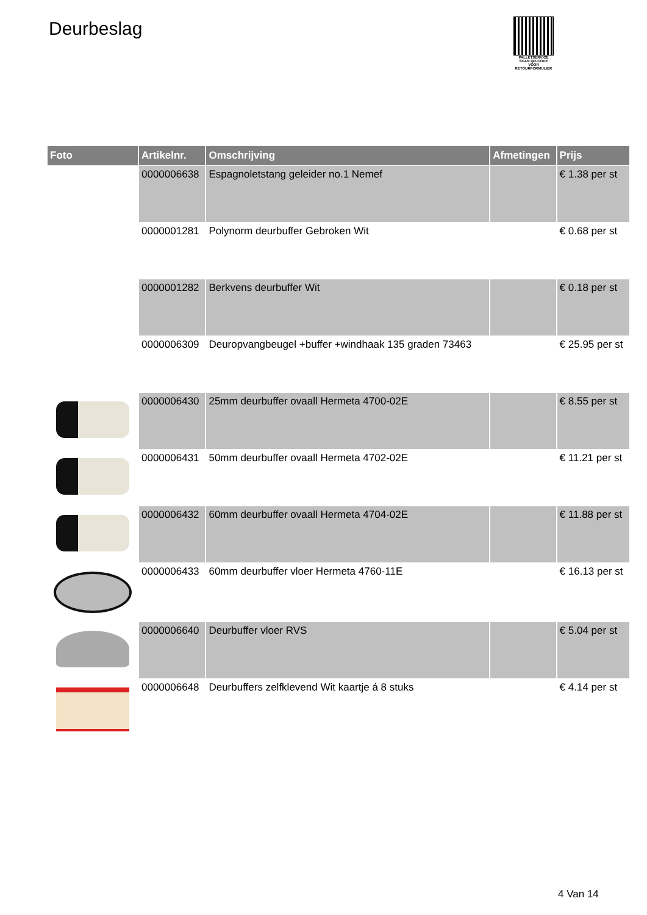Deurbeslag
PALLETSERVICE
SCAN QR-CODE VOOR RETOURFORMULIER
| Foto | Artikelnr. | Omschrijving | Afmetingen | Prijs |
| --- | --- | --- | --- | --- |
| | 0000006638 | Espagnoletstang geleider no.1 Nemef | | € 1.38 per st |
| | 0000001281 | Polynorm deurbuffer Gebroken Wit | | € 0.68 per st |
| | 0000001282 | Berkvens deurbuffer Wit | | € 0.18 per st |
| | 0000006309 | Deuropvangbeugel +buffer +windhaak 135 graden 73463 | | € 25.95 per st |
| | 0000006430 | 25mm deurbuffer ovaall Hermeta 4700-02E | | € 8.55 per st |
| | 0000006431 | 50mm deurbuffer ovaall Hermeta 4702-02E | | € 11.21 per st |
| | 0000006432 | 60mm deurbuffer ovaall Hermeta 4704-02E | | € 11.88 per st |
| | 0000006433 | 60mm deurbuffer vloer Hermeta 4760-11E | | € 16.13 per st |
| | 0000006640 | Deurbuffer vloer RVS | | € 5.04 per st |
| | 0000006648 | Deurbuffers zelfklevend Wit kaartje á 8 stuks | | € 4.14 per st |
4 Van 14